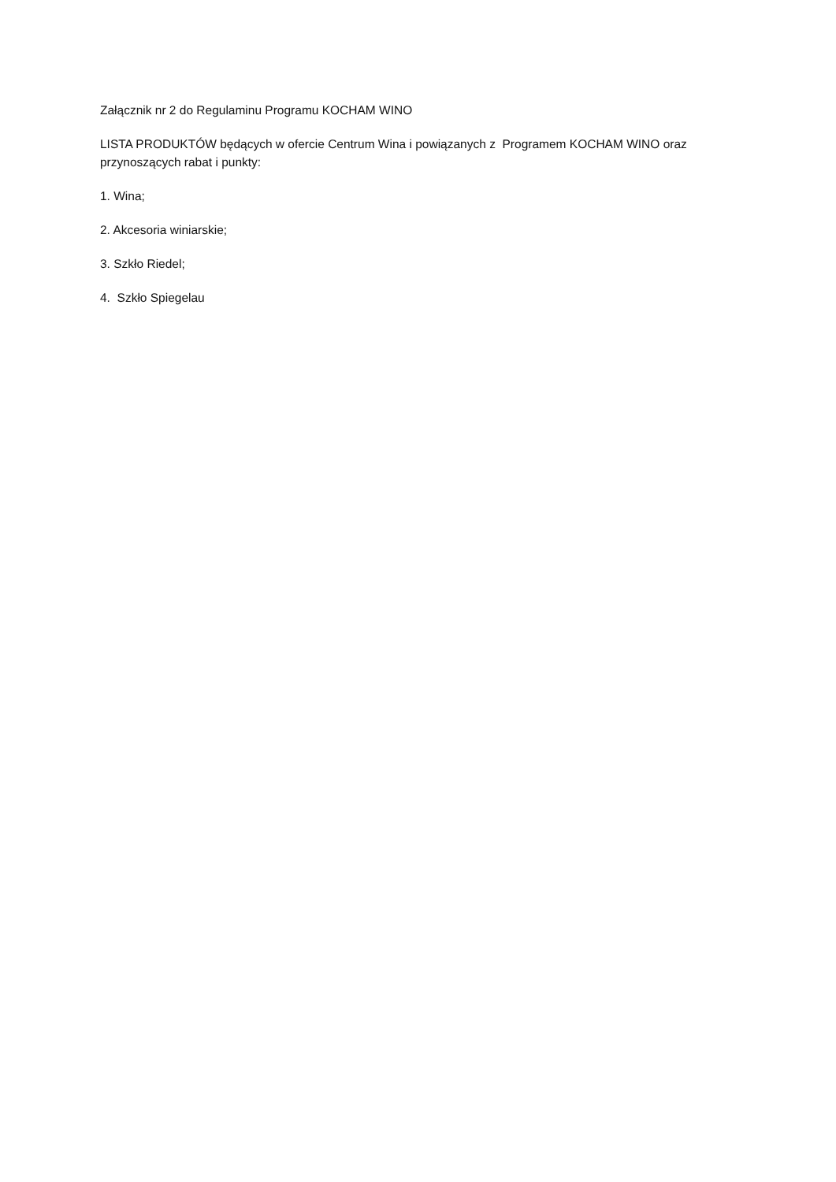Załącznik nr 2 do Regulaminu Programu KOCHAM WINO
LISTA PRODUKTÓW będących w ofercie Centrum Wina i powiązanych z Programem KOCHAM WINO oraz przynoszących rabat i punkty:
1. Wina;
2. Akcesoria winiarskie;
3. Szkło Riedel;
4. Szkło Spiegelau